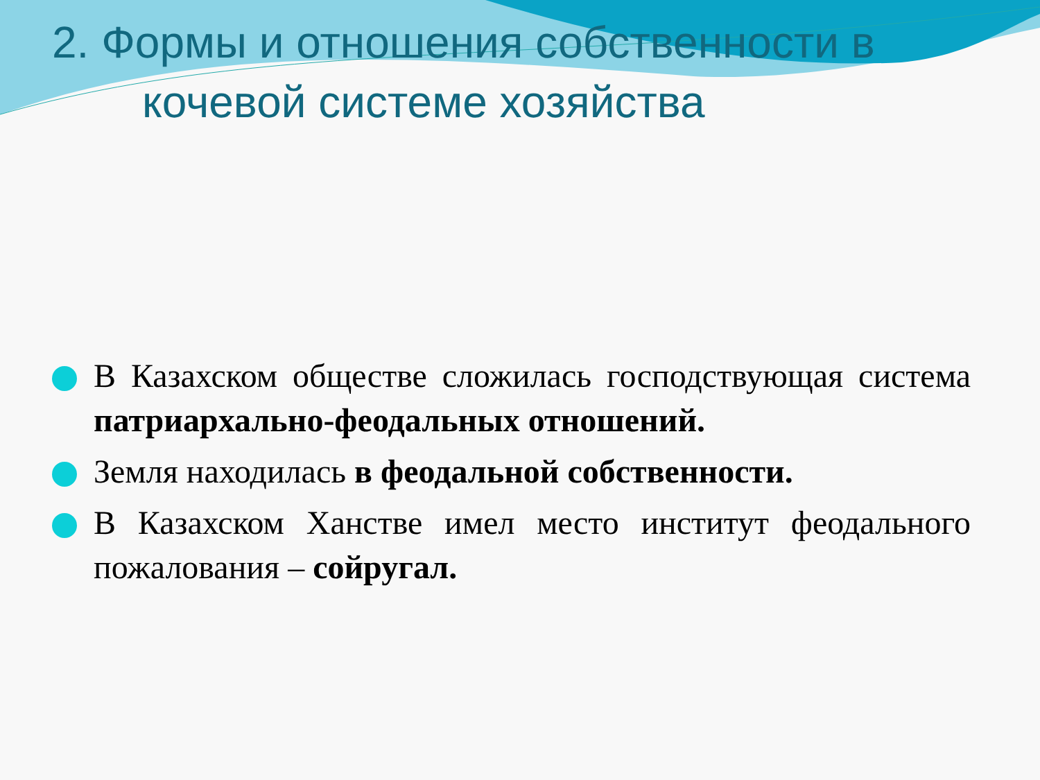2. Формы и отношения собственности в
кочевой системе хозяйства
В Казахском обществе сложилась господствующая система патриархально-феодальных отношений.
Земля находилась в феодальной собственности.
В Казахском Ханстве имел место институт феодального пожалования – сойругал.